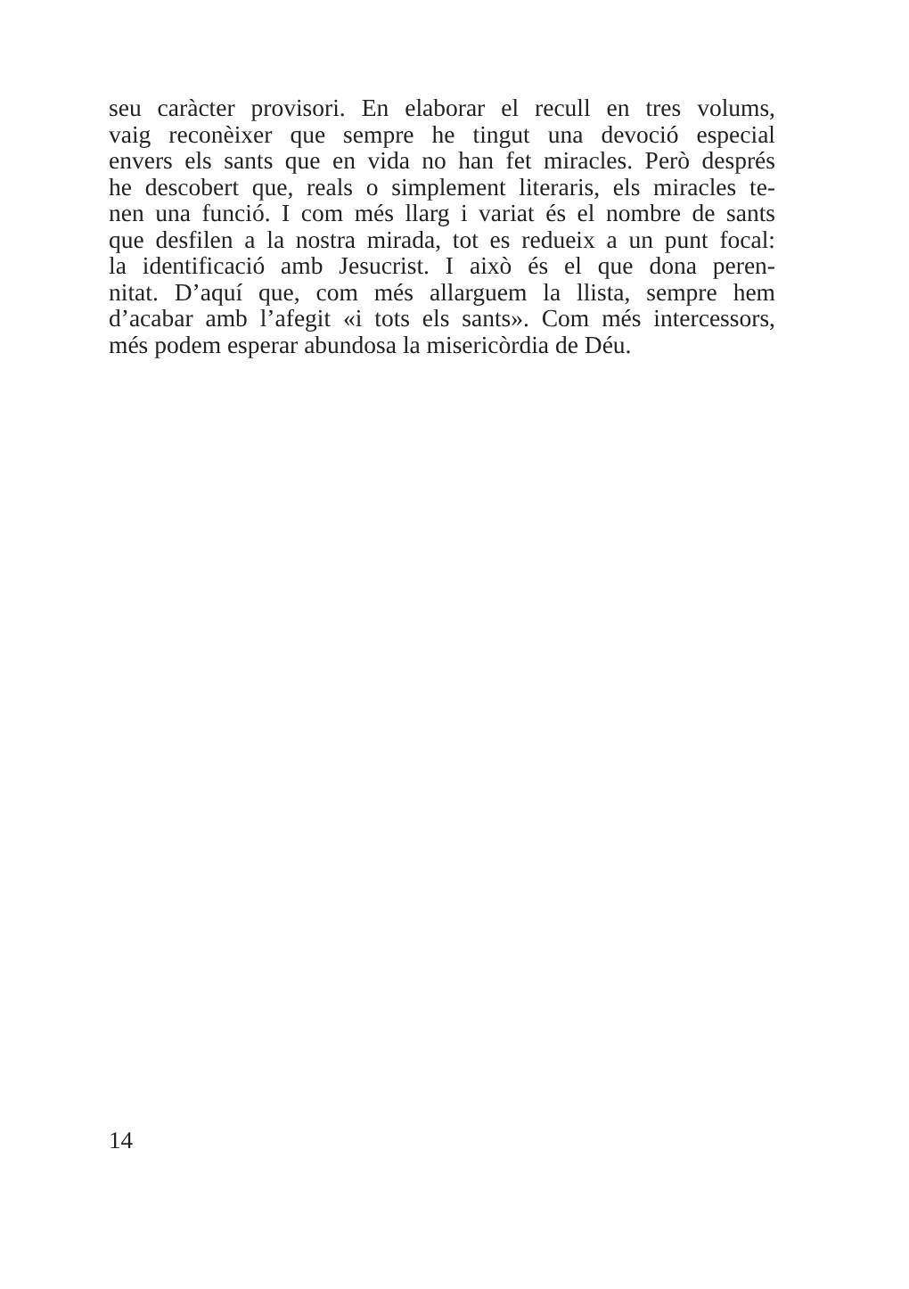seu caràcter provisori. En elaborar el recull en tres volums,
vaig reconèixer que sempre he tingut una devoció especial
envers els sants que en vida no han fet miracles. Però després
he descobert que, reals o simplement literaris, els miracles te-
nen una funció. I com més llarg i variat és el nombre de sants
que desfilen a la nostra mirada, tot es redueix a un punt focal:
la identificació amb Jesucrist. I això és el que dona peren-
nitat. D’aquí que, com més allarguem la llista, sempre hem
d’acabar amb l’afegit «i tots els sants». Com més intercessors,
més podem esperar abundosa la misericòrdia de Déu.
14